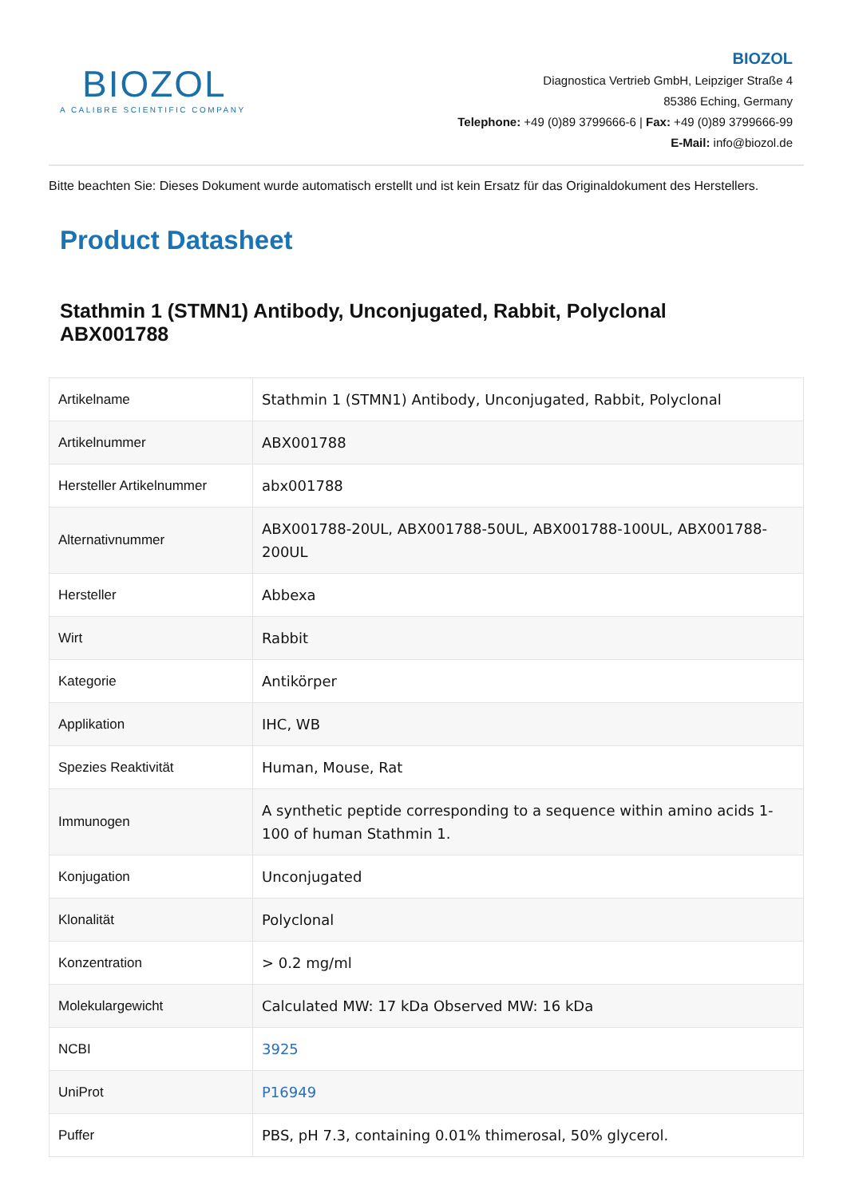BIOZOL
A CALIBRE SCIENTIFIC COMPANY
BIOZOL
Diagnostica Vertrieb GmbH, Leipziger Straße 4
85386 Eching, Germany
Telephone: +49 (0)89 3799666-6 | Fax: +49 (0)89 3799666-99
E-Mail: info@biozol.de
Bitte beachten Sie: Dieses Dokument wurde automatisch erstellt und ist kein Ersatz für das Originaldokument des Herstellers.
Product Datasheet
Stathmin 1 (STMN1) Antibody, Unconjugated, Rabbit, Polyclonal
ABX001788
| Artikelname | Stathmin 1 (STMN1) Antibody, Unconjugated, Rabbit, Polyclonal |
| Artikelnummer | ABX001788 |
| Hersteller Artikelnummer | abx001788 |
| Alternativnummer | ABX001788-20UL, ABX001788-50UL, ABX001788-100UL, ABX001788-200UL |
| Hersteller | Abbexa |
| Wirt | Rabbit |
| Kategorie | Antikörper |
| Applikation | IHC, WB |
| Spezies Reaktivität | Human, Mouse, Rat |
| Immunogen | A synthetic peptide corresponding to a sequence within amino acids 1-100 of human Stathmin 1. |
| Konjugation | Unconjugated |
| Klonalität | Polyclonal |
| Konzentration | > 0.2 mg/ml |
| Molekulargewicht | Calculated MW: 17 kDa Observed MW: 16 kDa |
| NCBI | 3925 |
| UniProt | P16949 |
| Puffer | PBS, pH 7.3, containing 0.01% thimerosal, 50% glycerol. |